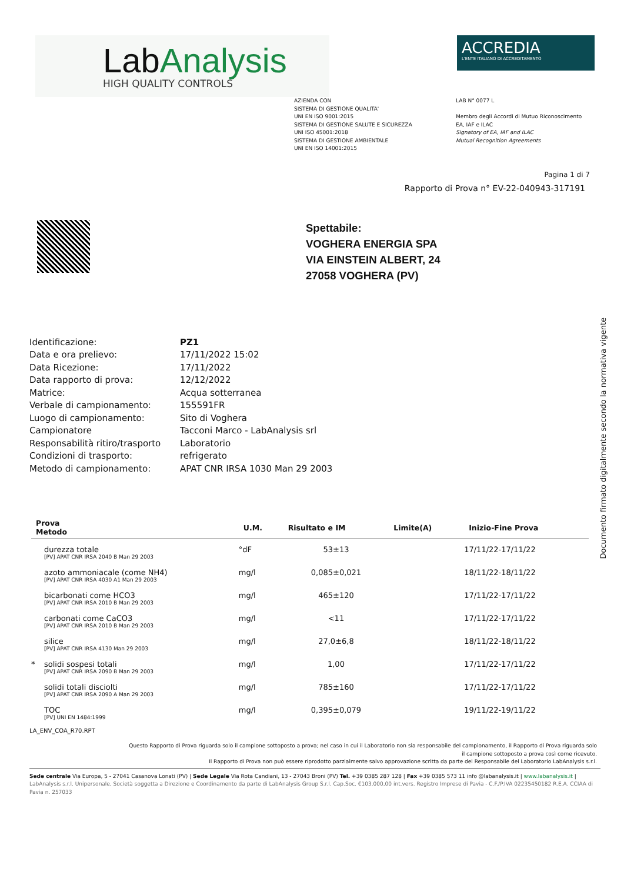LabAnalysis
HIGH QUALITY CONTROLS
ACCREDIA
L'ENTE ITALIANO DI ACCREDITAMENTO
AZIENDA CON
SISTEMA DI GESTIONE QUALITA'
UNI EN ISO 9001:2015
SISTEMA DI GESTIONE SALUTE E SICUREZZA
UNI ISO 45001:2018
SISTEMA DI GESTIONE AMBIENTALE
UNI EN ISO 14001:2015
LAB N° 0077 L
Membro degli Accordi di Mutuo Riconoscimento
EA, IAF e ILAC
Signatory of EA, IAF and ILAC
Mutual Recognition Agreements
Pagina 1 di 7
Rapporto di Prova n° EV-22-040943-317191
Spettabile:
VOGHERA ENERGIA SPA
VIA EINSTEIN ALBERT, 24
27058 VOGHERA (PV)
| Identificazione: | PZ1 |
| Data e ora prelievo: | 17/11/2022 15:02 |
| Data Ricezione: | 17/11/2022 |
| Data rapporto di prova: | 12/12/2022 |
| Matrice: | Acqua sotterranea |
| Verbale di campionamento: | 155591FR |
| Luogo di campionamento: | Sito di Voghera |
| Campionatore | Tacconi Marco - LabAnalysis srl |
| Responsabilità ritiro/trasporto | Laboratorio |
| Condizioni di trasporto: | refrigerato |
| Metodo di campionamento: | APAT CNR IRSA 1030 Man 29 2003 |
Documento firmato digitalmente secondo la normativa vigente
| Prova Metodo | | U.M. | Risultato e IM | Limite(A) | Inizio-Fine Prova |
| --- | --- | --- | --- | --- | --- |
| | durezza totale [PV] APAT CNR IRSA 2040 B Man 29 2003 | °dF | 53±13 | | 17/11/22-17/11/22 |
| | azoto ammoniacale (come NH4) [PV] APAT CNR IRSA 4030 A1 Man 29 2003 | mg/l | 0,085±0,021 | | 18/11/22-18/11/22 |
| | bicarbonati come HCO3 [PV] APAT CNR IRSA 2010 B Man 29 2003 | mg/l | 465±120 | | 17/11/22-17/11/22 |
| | carbonati come CaCO3 [PV] APAT CNR IRSA 2010 B Man 29 2003 | mg/l | <11 | | 17/11/22-17/11/22 |
| | silice [PV] APAT CNR IRSA 4130 Man 29 2003 | mg/l | 27,0±6,8 | | 18/11/22-18/11/22 |
| * | solidi sospesi totali [PV] APAT CNR IRSA 2090 B Man 29 2003 | mg/l | 1,00 | | 17/11/22-17/11/22 |
| | solidi totali disciolti [PV] APAT CNR IRSA 2090 A Man 29 2003 | mg/l | 785±160 | | 17/11/22-17/11/22 |
| | TOC [PV] UNI EN 1484:1999 | mg/l | 0,395±0,079 | | 19/11/22-19/11/22 |
LA_ENV_COA_R70.RPT
Questo Rapporto di Prova riguarda solo il campione sottoposto a prova; nel caso in cui il Laboratorio non sia responsabile del campionamento, il Rapporto di Prova riguarda solo
il campione sottoposto a prova così come ricevuto.
Il Rapporto di Prova non può essere riprodotto parzialmente salvo approvazione scritta da parte del Responsabile del Laboratorio LabAnalysis s.r.l.
Sede centrale Via Europa, 5 - 27041 Casanova Lonati (PV) | Sede Legale Via Rota Candiani, 13 - 27043 Broni (PV) Tel. +39 0385 287 128 | Fax +39 0385 573 11 info @labanalysis.it | www.labanalysis.it | LabAnalysis s.r.l. Unipersonale, Società soggetta a Direzione e Coordinamento da parte di LabAnalysis Group S.r.l. Cap.Soc. €103.000,00 int.vers. Registro Imprese di Pavia - C.F./P.IVA 02235450182 R.E.A. CCIAA di Pavia n. 257033